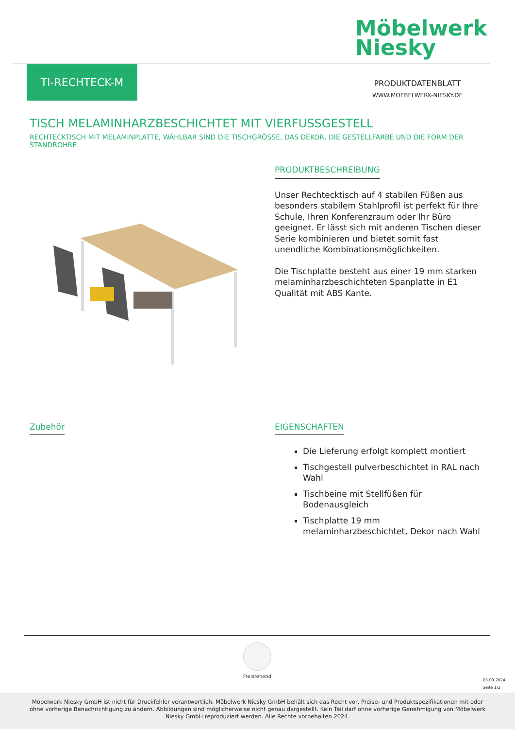Möbelwerk
Niesky
TI-RECHTECK-M
PRODUKTDATENBLATT
WWW.MOEBELWERK-NIESKY.DE
TISCH MELAMINHARZBESCHICHTET MIT VIERFUSSGESTELL
RECHTECKTISCH MIT MELAMINPLATTE, WÄHLBAR SIND DIE TISCHGRÖSSE, DAS DEKOR, DIE GESTELLFARBE UND DIE FORM DER STANDROHRE
PRODUKTBESCHREIBUNG
Unser Rechtecktisch auf 4 stabilen Füßen aus besonders stabilem Stahlprofil ist perfekt für Ihre Schule, Ihren Konferenzraum oder Ihr Büro geeignet. Er lässt sich mit anderen Tischen dieser Serie kombinieren und bietet somit fast unendliche Kombinationsmöglichkeiten.
Die Tischplatte besteht aus einer 19 mm starken melaminharzbeschichteten Spanplatte in E1 Qualität mit ABS Kante.
Zubehör
EIGENSCHAFTEN
Die Lieferung erfolgt komplett montiert
Tischgestell pulverbeschichtet in RAL nach Wahl
Tischbeine mit Stellfüßen für Bodenausgleich
Tischplatte 19 mm melaminharzbeschichtet, Dekor nach Wahl
Freistehend
03.09.2024
Seite 1/2
Möbelwerk Niesky GmbH ist nicht für Druckfehler verantwortlich. Möbelwerk Niesky GmbH behält sich das Recht vor, Preise- und Produktspezifikationen mit oder ohne vorherige Benachrichtigung zu ändern. Abbildungen sind möglicherweise nicht genau dargestellt. Kein Teil darf ohne vorherige Genehmigung von Möbelwerk Niesky GmbH reproduziert werden. Alle Rechte vorbehalten 2024.